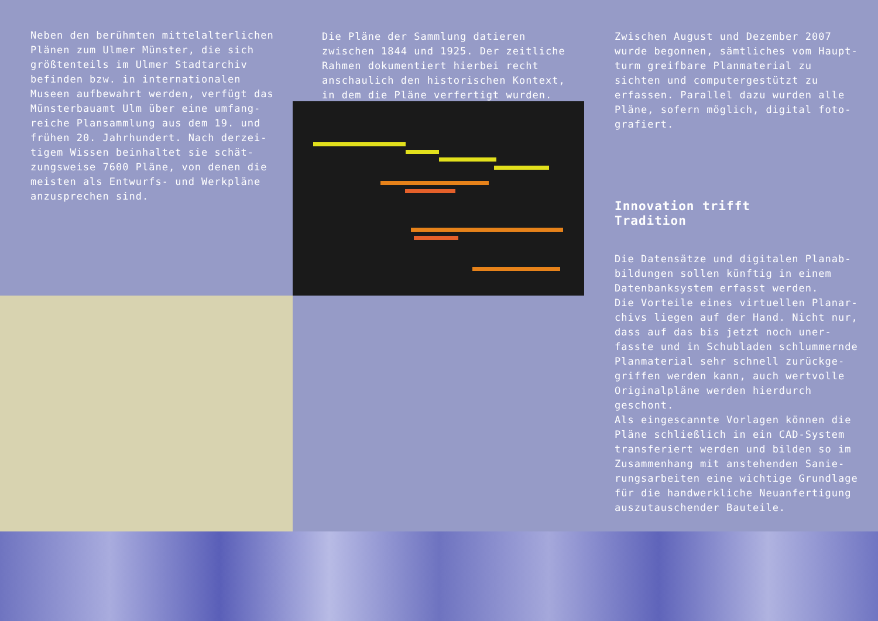Neben den berühmten mittelalterlichen Plänen zum Ulmer Münster, die sich größtenteils im Ulmer Stadtarchiv befinden bzw. in internationalen Museen aufbewahrt werden, verfügt das Münsterbauamt Ulm über eine umfang­reiche Plansammlung aus dem 19. und frühen 20. Jahrhundert. Nach derzei­tigem Wissen beinhaltet sie schät­zungsweise 7600 Pläne, von denen die meisten als Entwurfs- und Werkpläne anzusprechen sind.
Die Pläne der Sammlung datieren zwischen 1844 und 1925. Der zeitliche Rahmen dokumentiert hierbei recht anschaulich den historischen Kontext, in dem die Pläne verfertigt wurden.
Zwischen August und Dezember 2007 wurde begonnen, sämtliches vom Haupt­turm greifbare Planmaterial zu sichten und computergestützt zu erfassen. Parallel dazu wurden alle Pläne, sofern möglich, digital foto­grafiert.
Innovation trifft
Tradition
Die Datensätze und digitalen Planab­bildungen sollen künftig in einem Datenbanksystem erfasst werden.
Die Vorteile eines virtuellen Planar­chivs liegen auf der Hand. Nicht nur, dass auf das bis jetzt noch uner­fasste und in Schubladen schlummernde Planmaterial sehr schnell zurückge­griffen werden kann, auch wertvolle Originalpläne werden hierdurch geschont.
Als eingescannte Vorlagen können die Pläne schließlich in ein CAD-System transferiert werden und bilden so im Zusammenhang mit anstehenden Sanie­rungsarbeiten eine wichtige Grundlage für die handwerkliche Neuanfertigung auszutauschender Bauteile.